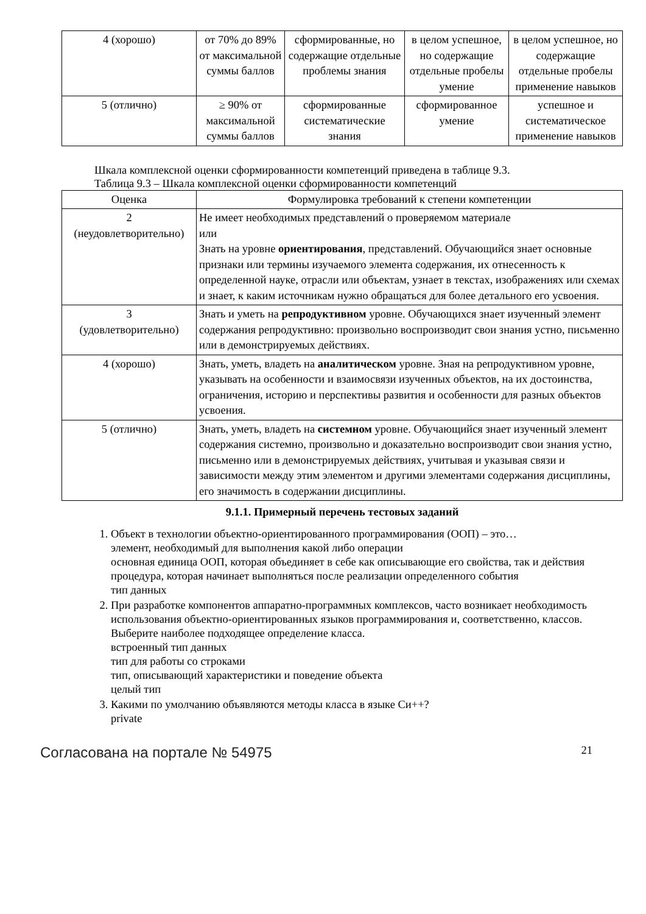| 4 (хорошо) | от 70% до 89% от максимальной суммы баллов | сформированные, но содержащие отдельные проблемы знания | в целом успешное, но содержащие отдельные пробелы умение | в целом успешное, но содержащие отдельные пробелы применение навыков |
| 5 (отлично) | ≥ 90% от максимальной суммы баллов | сформированные систематические знания | сформированное умение | успешное и систематическое применение навыков |
Шкала комплексной оценки сформированности компетенций приведена в таблице 9.3.
Таблица 9.3 – Шкала комплексной оценки сформированности компетенций
| Оценка | Формулировка требований к степени компетенции |
| --- | --- |
| 2 (неудовлетворительно) | Не имеет необходимых представлений о проверяемом материале или Знать на уровне ориентирования , представлений. Обучающийся знает основные признаки или термины изучаемого элемента содержания, их отнесенность к определенной науке, отрасли или объектам, узнает в текстах, изображениях или схемах и знает, к каким источникам нужно обращаться для более детального его усвоения. |
| 3 (удовлетворительно) | Знать и уметь на репродуктивном уровне. Обучающихся знает изученный элемент содержания репродуктивно: произвольно воспроизводит свои знания устно, письменно или в демонстрируемых действиях. |
| 4 (хорошо) | Знать, уметь, владеть на аналитическом уровне. Зная на репродуктивном уровне, указывать на особенности и взаимосвязи изученных объектов, на их достоинства, ограничения, историю и перспективы развития и особенности для разных объектов усвоения. |
| 5 (отлично) | Знать, уметь, владеть на системном уровне. Обучающийся знает изученный элемент содержания системно, произвольно и доказательно воспроизводит свои знания устно, письменно или в демонстрируемых действиях, учитывая и указывая связи и зависимости между этим элементом и другими элементами содержания дисциплины, его значимость в содержании дисциплины. |
9.1.1. Примерный перечень тестовых заданий
1. Объект в технологии объектно-ориентированного программирования (ООП) – это…
элемент, необходимый для выполнения какой либо операции
основная единица ООП, которая объединяет в себе как описывающие его свойства, так и действия
процедура, которая начинает выполняться после реализации определенного события
тип данных
2. При разработке компонентов аппаратно-программных комплексов, часто возникает необходимость использования объектно-ориентированных языков программирования и, соответственно, классов. Выберите наиболее подходящее определение класса.
встроенный тип данных
тип для работы со строками
тип, описывающий характеристики и поведение объекта
целый тип
3. Какими по умолчанию объявляются методы класса в языке Си++?
private
Согласована на портале № 54975 21